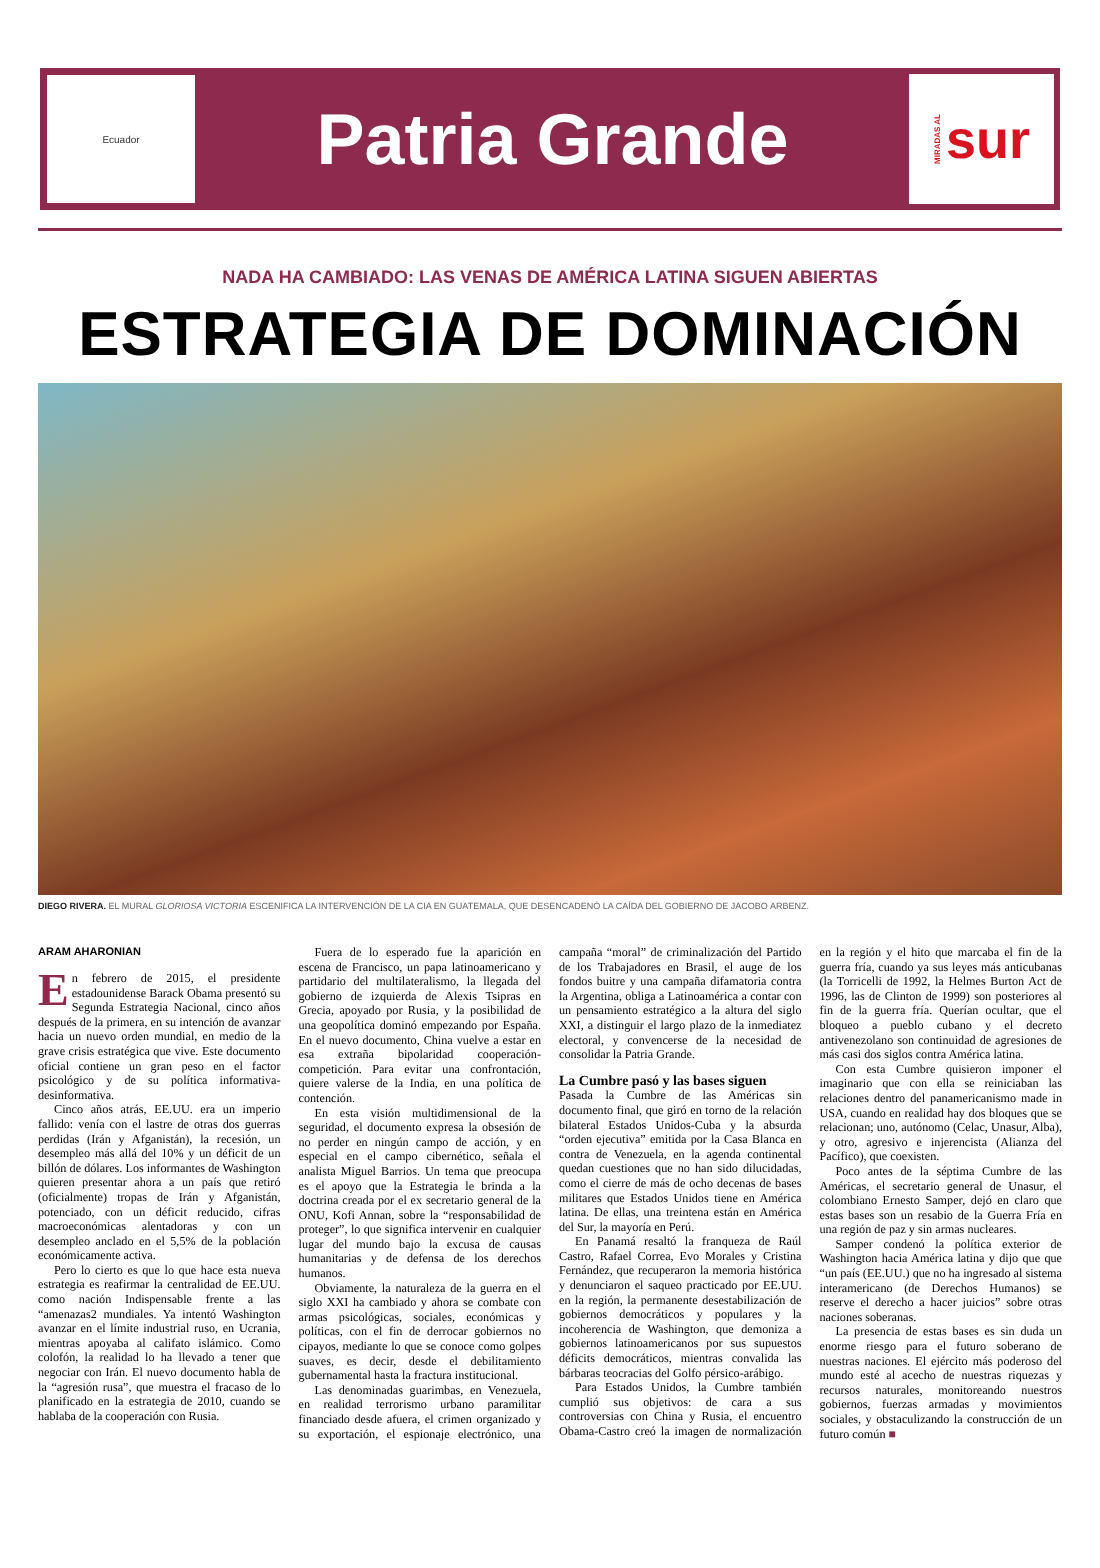Ecuador
Patria Grande
MIRADAS AL sur
NADA HA CAMBIADO: LAS VENAS DE AMÉRICA LATINA SIGUEN ABIERTAS
ESTRATEGIA DE DOMINACIÓN
DIEGO RIVERA. EL MURAL GLORIOSA VICTORIA ESCENIFICA LA INTERVENCIÓN DE LA CIA EN GUATEMALA, QUE DESENCADENÓ LA CAÍDA DEL GOBIERNO DE JACOBO ARBENZ.
ARAM AHARONIAN
En febrero de 2015, el presidente estadounidense Barack Obama presentó su Segunda Estrategia Nacional, cinco años después de la primera, en su intención de avanzar hacia un nuevo orden mundial, en medio de la grave crisis estratégica que vive. Este documento oficial contiene un gran peso en el factor psicológico y de su política informativa-desinformativa.
Cinco años atrás, EE.UU. era un imperio fallido: venía con el lastre de otras dos guerras perdidas (Irán y Afganistán), la recesión, un desempleo más allá del 10% y un déficit de un billón de dólares. Los informantes de Washington quieren presentar ahora a un país que retiró (oficialmente) tropas de Irán y Afganistán, potenciado, con un déficit reducido, cifras macroeconómicas alentadoras y con un desempleo anclado en el 5,5% de la población económicamente activa.
Pero lo cierto es que lo que hace esta nueva estrategia es reafirmar la centralidad de EE.UU. como nación Indispensable frente a las “amenazas2 mundiales. Ya intentó Washington avanzar en el límite industrial ruso, en Ucrania, mientras apoyaba al califato islámico. Como colofón, la realidad lo ha llevado a tener que negociar con Irán. El nuevo documento habla de la “agresión rusa”, que muestra el fracaso de lo planificado en la estrategia de 2010, cuando se hablaba de la cooperación con Rusia.
Fuera de lo esperado fue la aparición en escena de Francisco, un papa latinoamericano y partidario del multilateralismo, la llegada del gobierno de izquierda de Alexis Tsipras en Grecia, apoyado por Rusia, y la posibilidad de una geopolítica dominó empezando por España. En el nuevo documento, China vuelve a estar en esa extraña bipolaridad cooperación-competición. Para evitar una confrontación, quiere valerse de la India, en una política de contención.
En esta visión multidimensional de la seguridad, el documento expresa la obsesión de no perder en ningún campo de acción, y en especial en el campo cibernético, señala el analista Miguel Barrios. Un tema que preocupa es el apoyo que la Estrategia le brinda a la doctrina creada por el ex secretario general de la ONU, Kofi Annan, sobre la “responsabilidad de proteger”, lo que significa intervenir en cualquier lugar del mundo bajo la excusa de causas humanitarias y de defensa de los derechos humanos.
Obviamente, la naturaleza de la guerra en el siglo XXI ha cambiado y ahora se combate con armas psicológicas, sociales, económicas y políticas, con el fin de derrocar gobiernos no cipayos, mediante lo que se conoce como golpes suaves, es decir, desde el debilitamiento gubernamental hasta la fractura institucional.
Las denominadas guarimbas, en Venezuela, en realidad terrorismo urbano paramilitar financiado desde afuera, el crimen organizado y su exportación, el espionaje electrónico, una campaña “moral” de criminalización del Partido de los Trabajadores en Brasil, el auge de los fondos buitre y una campaña difamatoria contra la Argentina, obliga a Latinoamérica a contar con un pensamiento estratégico a la altura del siglo XXI, a distinguir el largo plazo de la inmediatez electoral, y convencerse de la necesidad de consolidar la Patria Grande.
La Cumbre pasó y las bases siguen
Pasada la Cumbre de las Américas sin documento final, que giró en torno de la relación bilateral Estados Unidos-Cuba y la absurda “orden ejecutiva” emitida por la Casa Blanca en contra de Venezuela, en la agenda continental quedan cuestiones que no han sido dilucidadas, como el cierre de más de ocho decenas de bases militares que Estados Unidos tiene en América latina. De ellas, una treintena están en América del Sur, la mayoría en Perú.
En Panamá resaltó la franqueza de Raúl Castro, Rafael Correa, Evo Morales y Cristina Fernández, que recuperaron la memoria histórica y denunciaron el saqueo practicado por EE.UU. en la región, la permanente desestabilización de gobiernos democráticos y populares y la incoherencia de Washington, que demoniza a gobiernos latinoamericanos por sus supuestos déficits democráticos, mientras convalida las bárbaras teocracias del Golfo pérsico-arábigo.
Para Estados Unidos, la Cumbre también cumplió sus objetivos: de cara a sus controversias con China y Rusia, el encuentro Obama-Castro creó la imagen de normalización en la región y el hito que marcaba el fin de la guerra fría, cuando ya sus leyes más anticubanas (la Torricelli de 1992, la Helmes Burton Act de 1996, las de Clinton de 1999) son posteriores al fin de la guerra fría. Querían ocultar, que el bloqueo a pueblo cubano y el decreto antivenezolano son continuidad de agresiones de más casi dos siglos contra América latina.
Con esta Cumbre quisieron imponer el imaginario que con ella se reiniciaban las relaciones dentro del panamericanismo made in USA, cuando en realidad hay dos bloques que se relacionan; uno, autónomo (Celac, Unasur, Alba), y otro, agresivo e injerencista (Alianza del Pacífico), que coexisten.
Poco antes de la séptima Cumbre de las Américas, el secretario general de Unasur, el colombiano Ernesto Samper, dejó en claro que estas bases son un resabio de la Guerra Fría en una región de paz y sin armas nucleares.
Samper condenó la política exterior de Washington hacia América latina y dijo que que “un país (EE.UU.) que no ha ingresado al sistema interamericano (de Derechos Humanos) se reserve el derecho a hacer juicios” sobre otras naciones soberanas.
La presencia de estas bases es sin duda un enorme riesgo para el futuro soberano de nuestras naciones. El ejército más poderoso del mundo esté al acecho de nuestras riquezas y recursos naturales, monitoreando nuestros gobiernos, fuerzas armadas y movimientos sociales, y obstaculizando la construcción de un futuro común ■